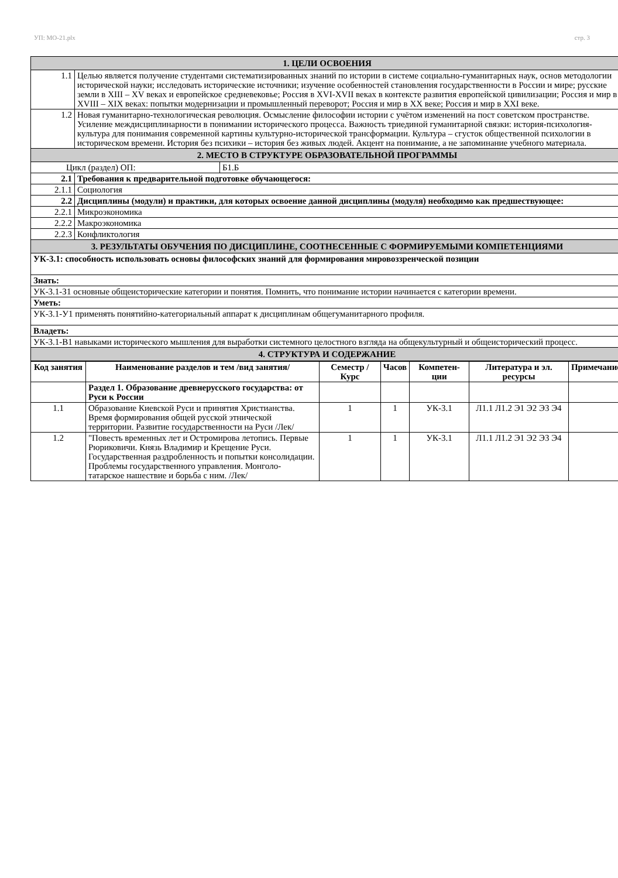УП: МО-21.plx стр. 3
| 1. ЦЕЛИ ОСВОЕНИЯ | |
| 1.1 | Целью является получение студентами систематизированных знаний по истории в системе социально-гуманитарных наук, основ методологии исторической науки; исследовать исторические источники; изучение особенностей становления государственности в России и мире; русские земли в XIII – XV веках и европейское средневековье; Россия в XVI-XVII веках в контексте развития европейской цивилизации; Россия и мир в XVIII – XIX веках: попытки модернизации и промышленный переворот; Россия и мир в XX веке; Россия и мир в XXI веке. |
| 1.2 | Новая гуманитарно-технологическая революция. Осмысление философии истории с учётом изменений на пост советском пространстве. Усиление междисциплинарности в понимании исторического процесса. Важность триединой гуманитарной связки: история-психология-культура для понимания современной картины культурно-исторической трансформации. Культура – сгусток общественной психологии в историческом времени. История без психики – история без живых людей. Акцент на понимание, а не запоминание учебного материала. |
| 2. МЕСТО В СТРУКТУРЕ ОБРАЗОВАТЕЛЬНОЙ ПРОГРАММЫ | |
| / Цикл (раздел) ОП: / Б1.Б / | |
| 2.1 | Требования к предварительной подготовке обучающегося: |
| 2.1.1 | Социология |
| 2.2 | Дисциплины (модули) и практики, для которых освоение данной дисциплины (модуля) необходимо как предшествующее: |
| 2.2.1 | Микроэкономика |
| 2.2.2 | Макроэкономика |
| 2.2.3 | Конфликтология |
| 3. РЕЗУЛЬТАТЫ ОБУЧЕНИЯ ПО ДИСЦИПЛИНЕ, СООТНЕСЕННЫЕ С ФОРМИРУЕМЫМИ КОМПЕТЕНЦИЯМИ | |
| УК-3.1: способность использовать основы философских знаний для формирования мировоззренческой позиции | |
| Знать: | |
| УК-3.1-З1 основные общеисторические категории и понятия. Помнить, что понимание истории начинается с категории времени. | |
| Уметь: | |
| УК-3.1-У1 применять понятийно-категориальный аппарат к дисциплинам общегуманитарного профиля. | |
| Владеть: | |
| УК-3.1-В1 навыками исторического мышления для выработки системного целостного взгляда на общекультурный и общеисторический процесс. | |
| 4. СТРУКТУРА И СОДЕРЖАНИЕ | |
| Код занятия | Наименование разделов и тем /вид занятия/ | Семестр / Курс | Часов | Компетен-ции | Литература и эл. ресурсы | Примечание |
| --- | --- | --- | --- | --- | --- | --- |
| | Раздел 1. Образование древнерусского государства: от Руси к России | | | | | |
| 1.1 | Образование Киевской Руси и принятия Христианства. Время формирования общей русской этнической территории. Развитие государственности на Руси /Лек/ | 1 | 1 | УК-3.1 | Л1.1 Л1.2 Э1 Э2 Э3 Э4 | |
| 1.2 | "Повесть временных лет и Остромирова летопись. Первые Рюриковичи. Князь Владимир и Крещение Руси. Государственная раздробленность и попытки консолидации. Проблемы государственного управления. Монголо-татарское нашествие и борьба с ним. /Лек/ | 1 | 1 | УК-3.1 | Л1.1 Л1.2 Э1 Э2 Э3 Э4 | |